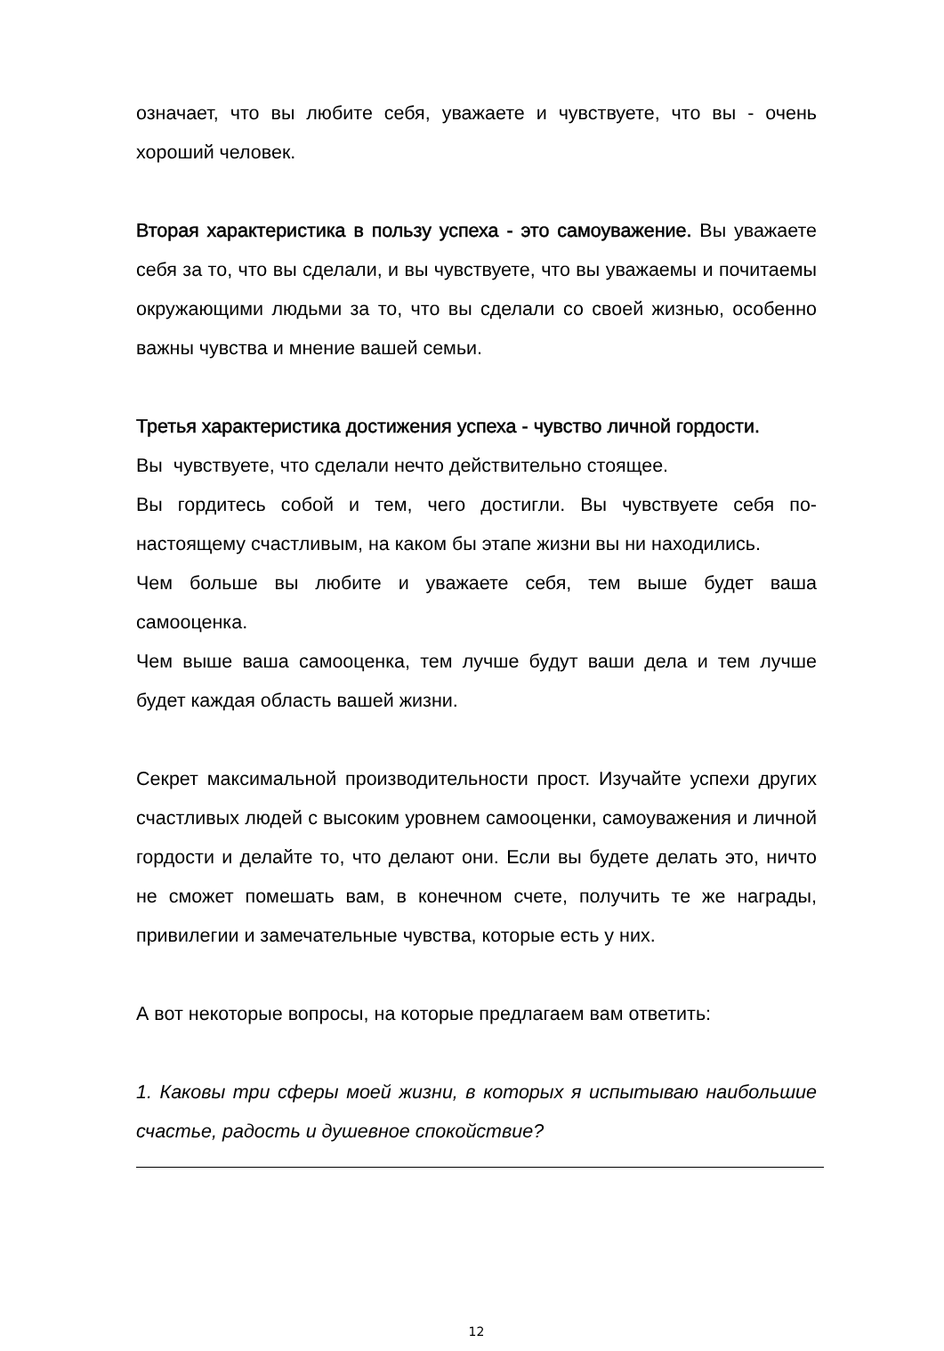означает, что вы любите себя, уважаете и чувствуете, что вы - очень хороший человек.
Вторая характеристика в пользу успеха - это самоуважение. Вы уважаете себя за то, что вы сделали, и вы чувствуете, что вы уважаемы и почитаемы окружающими людьми за то, что вы сделали со своей жизнью, особенно важны чувства и мнение вашей семьи.
Третья характеристика достижения успеха - чувство личной гордости.
Вы чувствуете, что сделали нечто действительно стоящее.
Вы гордитесь собой и тем, чего достигли. Вы чувствуете себя по-настоящему счастливым, на каком бы этапе жизни вы ни находились.
Чем больше вы любите и уважаете себя, тем выше будет ваша самооценка.
Чем выше ваша самооценка, тем лучше будут ваши дела и тем лучше будет каждая область вашей жизни.
Секрет максимальной производительности прост. Изучайте успехи других счастливых людей с высоким уровнем самооценки, самоуважения и личной гордости и делайте то, что делают они. Если вы будете делать это, ничто не сможет помешать вам, в конечном счете, получить те же награды, привилегии и замечательные чувства, которые есть у них.
А вот некоторые вопросы, на которые предлагаем вам ответить:
1. Каковы три сферы моей жизни, в которых я испытываю наибольшие счастье, радость и душевное спокойствие?
12